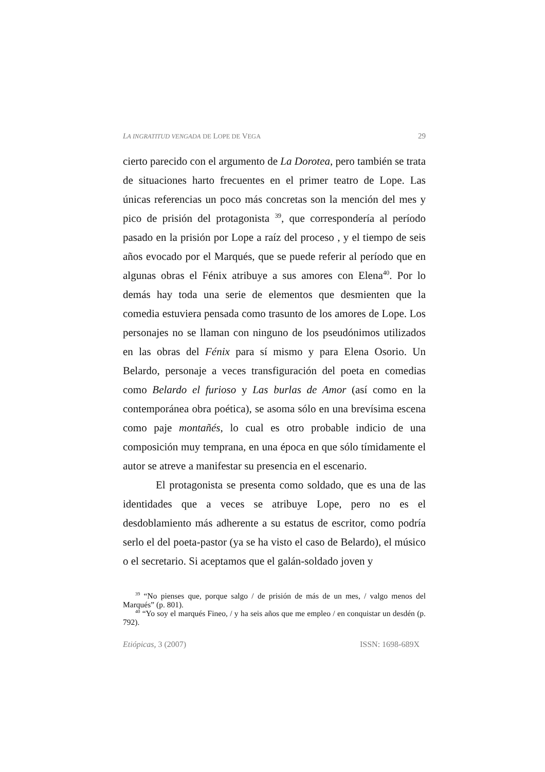LA INGRATITUD VENGADA DE LOPE DE VEGA 29
cierto parecido con el argumento de La Dorotea, pero también se trata de situaciones harto frecuentes en el primer teatro de Lope. Las únicas referencias un poco más concretas son la mención del mes y pico de prisión del protagonista <sup>39</sup>, que correspondería al período pasado en la prisión por Lope a raíz del proceso , y el tiempo de seis años evocado por el Marqués, que se puede referir al período que en algunas obras el Fénix atribuye a sus amores con Elena<sup>40</sup>. Por lo demás hay toda una serie de elementos que desmienten que la comedia estuviera pensada como trasunto de los amores de Lope. Los personajes no se llaman con ninguno de los pseudónimos utilizados en las obras del Fénix para sí mismo y para Elena Osorio. Un Belardo, personaje a veces transfiguración del poeta en comedias como Belardo el furioso y Las burlas de Amor (así como en la contemporánea obra poética), se asoma sólo en una brevísima escena como paje montañés, lo cual es otro probable indicio de una composición muy temprana, en una época en que sólo tímidamente el autor se atreve a manifestar su presencia en el escenario.
El protagonista se presenta como soldado, que es una de las identidades que a veces se atribuye Lope, pero no es el desdoblamiento más adherente a su estatus de escritor, como podría serlo el del poeta-pastor (ya se ha visto el caso de Belardo), el músico o el secretario. Si aceptamos que el galán-soldado joven y
<sup>39</sup> “No pienses que, porque salgo / de prisión de más de un mes, / valgo menos del Marqués” (p. 801).
<sup>40</sup> “Yo soy el marqués Fineo, / y ha seis años que me empleo / en conquistar un desdén (p. 792).
Etiópicas, 3 (2007) ISSN: 1698-689X